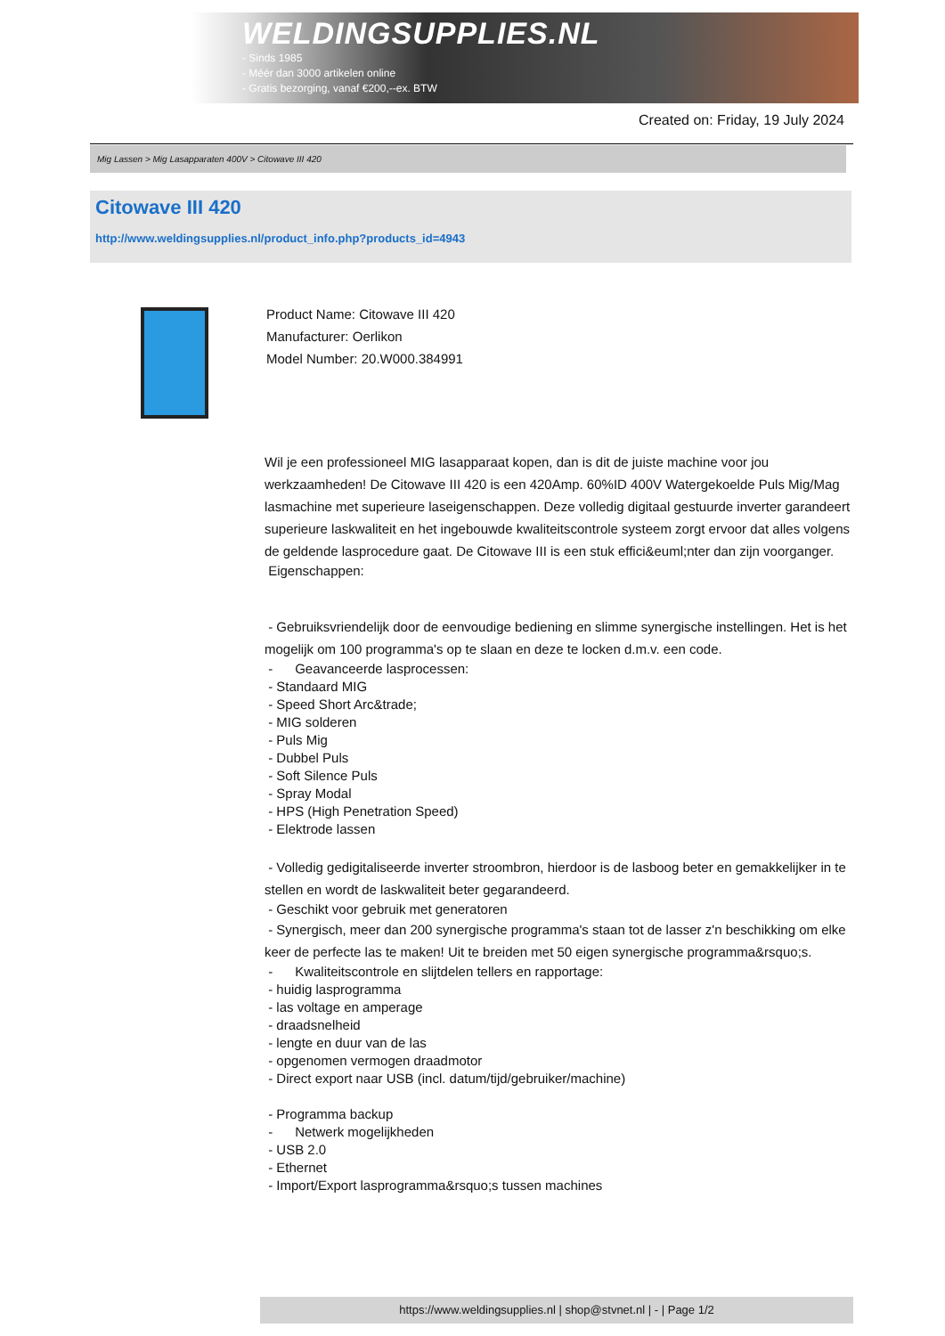WELDINGSUPPLIES.NL
- Sinds 1985
- Méér dan 3000 artikelen online
- Gratis bezorging, vanaf €200,--ex. BTW
Created on: Friday, 19 July 2024
Mig Lassen > Mig Lasapparaten 400V > Citowave III 420
Citowave III 420
http://www.weldingsupplies.nl/product_info.php?products_id=4943
Product Name: Citowave III 420
Manufacturer: Oerlikon
Model Number: 20.W000.384991
Wil je een professioneel MIG lasapparaat kopen, dan is dit de juiste machine voor jou werkzaamheden! De Citowave III 420 is een 420Amp. 60%ID 400V Watergekoelde Puls Mig/Mag lasmachine met superieure laseigenschappen. Deze volledig digitaal gestuurde inverter garandeert superieure laskwaliteit en het ingebouwde kwaliteitscontrole systeem zorgt ervoor dat alles volgens de geldende lasprocedure gaat. De Citowave III is een stuk effici&euml;nter dan zijn voorganger.
Eigenschappen:
- Gebruiksvriendelijk door de eenvoudige bediening en slimme synergische instellingen. Het is het mogelijk om 100 programma's op te slaan en deze te locken d.m.v. een code.
- Geavanceerde lasprocessen:
- Standaard MIG
- Speed Short Arc&trade;
- MIG solderen
- Puls Mig
- Dubbel Puls
- Soft Silence Puls
- Spray Modal
- HPS (High Penetration Speed)
- Elektrode lassen
- Volledig gedigitaliseerde inverter stroombron, hierdoor is de lasboog beter en gemakkelijker in te stellen en wordt de laskwaliteit beter gegarandeerd.
- Geschikt voor gebruik met generatoren
- Synergisch, meer dan 200 synergische programma's staan tot de lasser z'n beschikking om elke keer de perfecte las te maken! Uit te breiden met 50 eigen synergische programma&rsquo;s.
- Kwaliteitscontrole en slijtdelen tellers en rapportage:
- huidig lasprogramma
- las voltage en amperage
- draadsnelheid
- lengte en duur van de las
- opgenomen vermogen draadmotor
- Direct export naar USB (incl. datum/tijd/gebruiker/machine)
- Programma backup
- Netwerk mogelijkheden
- USB 2.0
- Ethernet
- Import/Export lasprogramma&rsquo;s tussen machines
https://www.weldingsupplies.nl | shop@stvnet.nl | - | Page 1/2